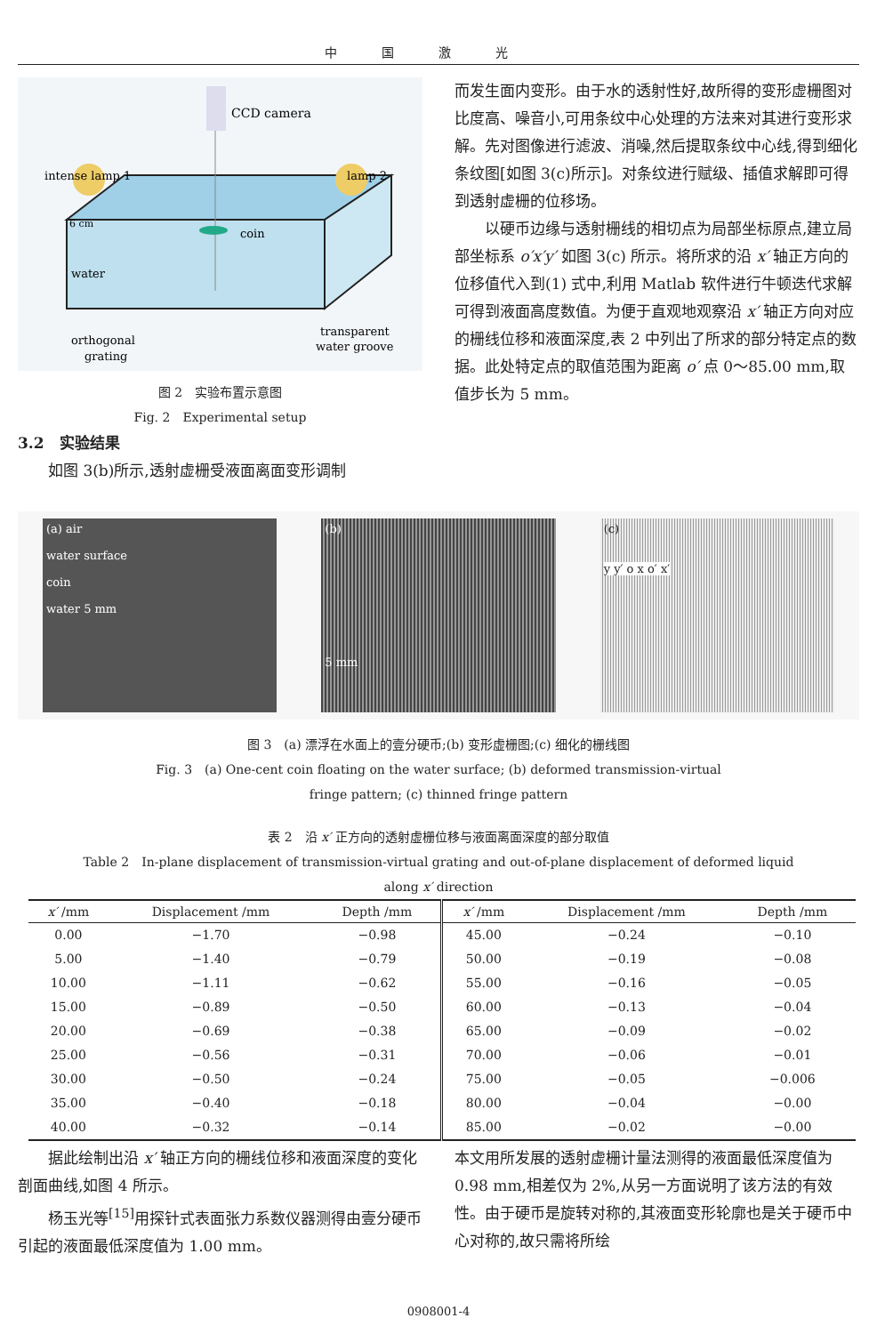中国激光
CCD camera
intense lamp 1
lamp 2
coin
6 cm
water
orthogonal
grating
transparent
water groove
图 2　实验布置示意图
Fig. 2　Experimental setup
3.2　实验结果
如图 3(b)所示,透射虚栅受液面离面变形调制
而发生面内变形。由于水的透射性好,故所得的变形虚栅图对比度高、噪音小,可用条纹中心处理的方法来对其进行变形求解。先对图像进行滤波、消噪,然后提取条纹中心线,得到细化条纹图[如图 3(c)所示]。对条纹进行赋级、插值求解即可得到透射虚栅的位移场。
以硬币边缘与透射栅线的相切点为局部坐标原点,建立局部坐标系 o′x′y′ 如图 3(c) 所示。将所求的沿 x′ 轴正方向的位移值代入到(1) 式中,利用 Matlab 软件进行牛顿迭代求解可得到液面高度数值。为便于直观地观察沿 x′ 轴正方向对应的栅线位移和液面深度,表 2 中列出了所求的部分特定点的数据。此处特定点的取值范围为距离 o′ 点 0～85.00 mm,取值步长为 5 mm。
(a) air
water surface
coin
water 5 mm
(b)
5 mm
(c)
y y′ o x o′ x′
图 3　(a) 漂浮在水面上的壹分硬币;(b) 变形虚栅图;(c) 细化的栅线图
Fig. 3　(a) One-cent coin floating on the water surface; (b) deformed transmission-virtual
fringe pattern; (c) thinned fringe pattern
表 2　沿 x′ 正方向的透射虚栅位移与液面离面深度的部分取值
Table 2　In-plane displacement of transmission-virtual grating and out-of-plane displacement of deformed liquid
along x′ direction
| x′ /mm | Displacement /mm | Depth /mm | x′ /mm | Displacement /mm | Depth /mm |
| --- | --- | --- | --- | --- | --- |
| 0.00 | −1.70 | −0.98 | 45.00 | −0.24 | −0.10 |
| 5.00 | −1.40 | −0.79 | 50.00 | −0.19 | −0.08 |
| 10.00 | −1.11 | −0.62 | 55.00 | −0.16 | −0.05 |
| 15.00 | −0.89 | −0.50 | 60.00 | −0.13 | −0.04 |
| 20.00 | −0.69 | −0.38 | 65.00 | −0.09 | −0.02 |
| 25.00 | −0.56 | −0.31 | 70.00 | −0.06 | −0.01 |
| 30.00 | −0.50 | −0.24 | 75.00 | −0.05 | −0.006 |
| 35.00 | −0.40 | −0.18 | 80.00 | −0.04 | −0.00 |
| 40.00 | −0.32 | −0.14 | 85.00 | −0.02 | −0.00 |
据此绘制出沿 x′ 轴正方向的栅线位移和液面深度的变化剖面曲线,如图 4 所示。
杨玉光等<sup>[15]</sup>用探针式表面张力系数仪器测得由壹分硬币引起的液面最低深度值为 1.00 mm。
本文用所发展的透射虚栅计量法测得的液面最低深度值为 0.98 mm,相差仅为 2%,从另一方面说明了该方法的有效性。由于硬币是旋转对称的,其液面变形轮廓也是关于硬币中心对称的,故只需将所绘
0908001-4